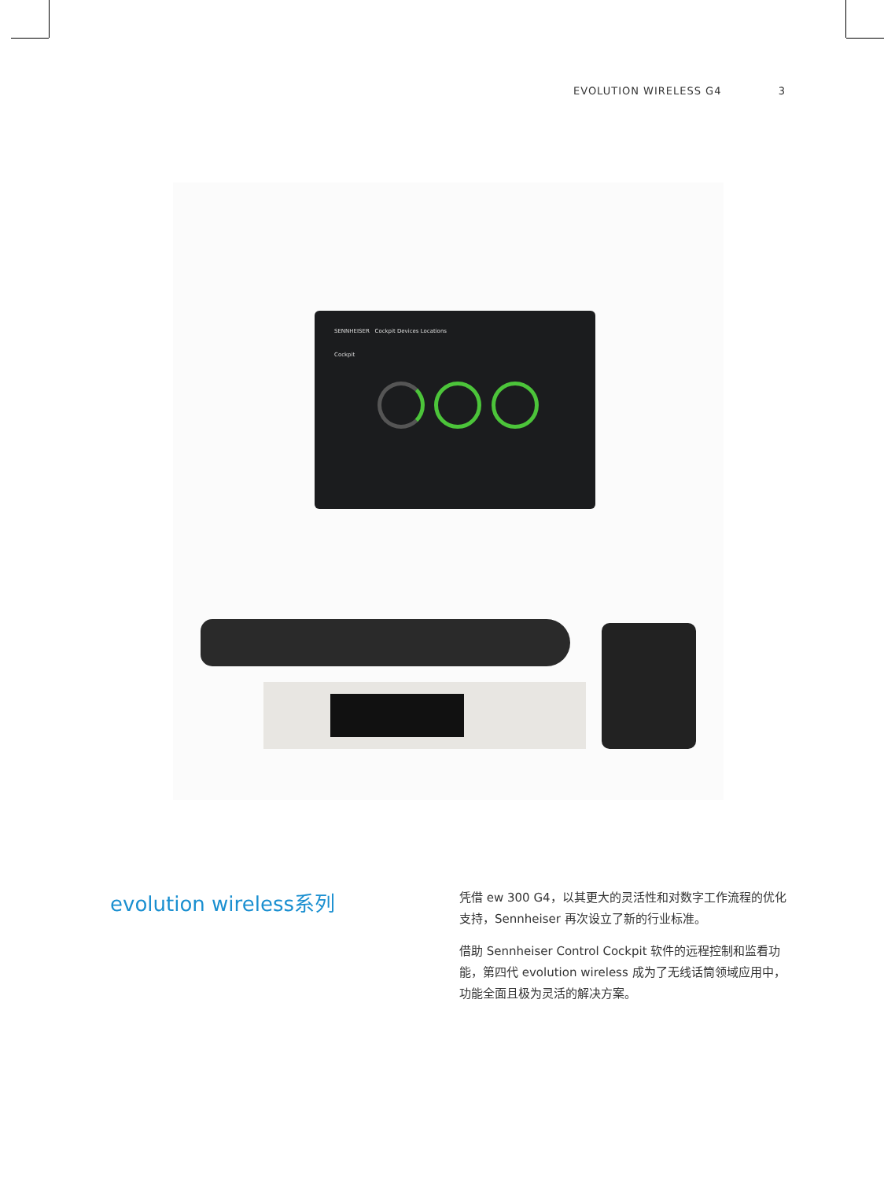EVOLUTION WIRELESS G4 3
SENNHEISER Cockpit Devices Locations
Cockpit
evolution wireless系列
凭借 ew 300 G4，以其更大的灵活性和对数字工作流程的优化支持，Sennheiser 再次设立了新的行业标准。
借助 Sennheiser Control Cockpit 软件的远程控制和监看功能，第四代 evolution wireless 成为了无线话筒领域应用中，功能全面且极为灵活的解决方案。